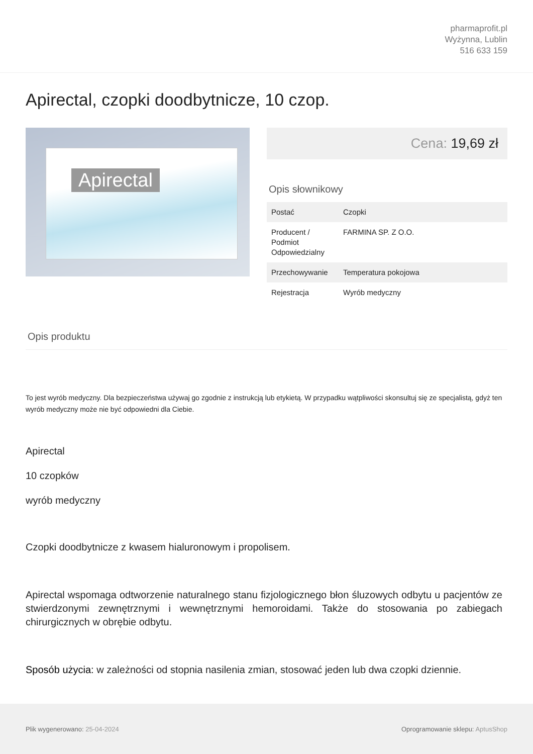pharmaprofit.pl
Wyżynna, Lublin
516 633 159
Apirectal, czopki doodbytnicze, 10 czop.
Apirectal
Cena: 19,69 zł
Opis słownikowy
| Postać | Czopki |
| Producent / Podmiot Odpowiedzialny | FARMINA SP. Z O.O. |
| Przechowywanie | Temperatura pokojowa |
| Rejestracja | Wyrób medyczny |
Opis produktu
To jest wyrób medyczny. Dla bezpieczeństwa używaj go zgodnie z instrukcją lub etykietą. W przypadku wątpliwości skonsultuj się ze specjalistą, gdyż ten wyrób medyczny może nie być odpowiedni dla Ciebie.
Apirectal
10 czopków
wyrób medyczny
Czopki doodbytnicze z kwasem hialuronowym i propolisem.
Apirectal wspomaga odtworzenie naturalnego stanu fizjologicznego błon śluzowych odbytu u pacjentów ze stwierdzonymi zewnętrznymi i wewnętrznymi hemoroidami. Także do stosowania po zabiegach chirurgicznych w obrębie odbytu.
Sposób użycia: w zależności od stopnia nasilenia zmian, stosować jeden lub dwa czopki dziennie.
Plik wygenerowano: 25-04-2024
Oprogramowanie sklepu: AptusShop